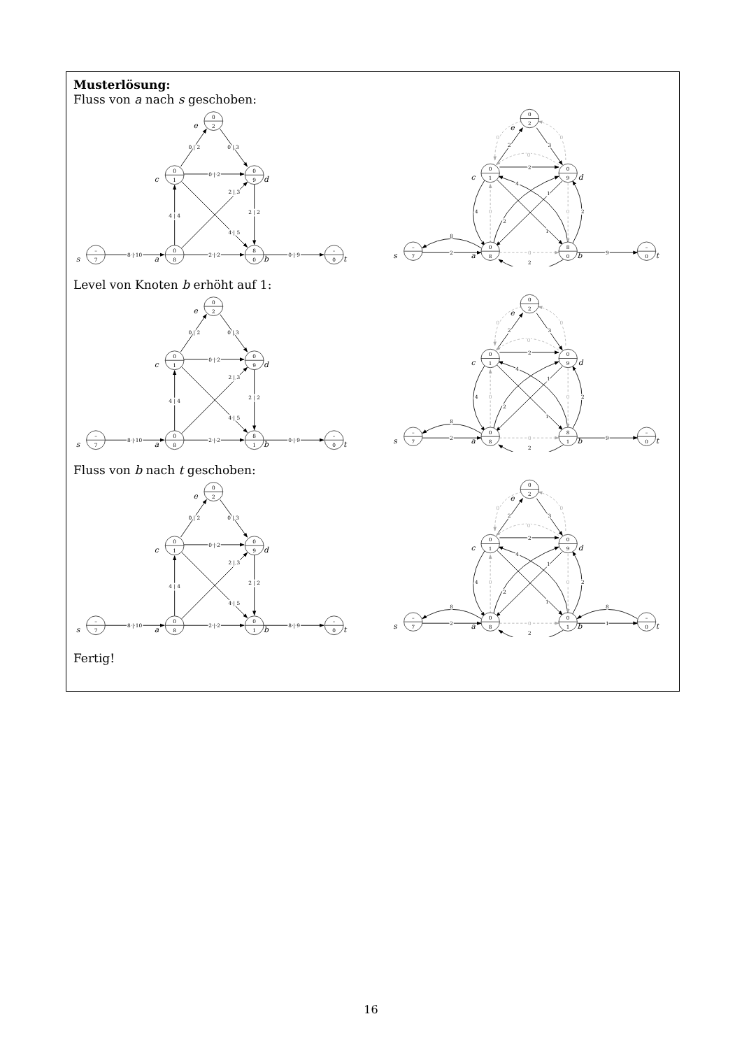Musterlösung:
Fluss von a nach s geschoben:
8 | 10
2 | 2
0 | 9
4 | 4
2 | 3
4 | 5
0 | 2
0 | 2
0 | 3
2 | 2
–
7
0
8
8
0
–
0
0
1
0
9
0
2
s
a
b
t
c
d
e
8
2
2
2
3
4
2
1
4
1
2
2
9
0
0
0
0
0
0
–
7
0
8
8
0
–
0
0
1
0
9
0
2
s
a
b
t
c
d
e
Level von Knoten b erhöht auf 1:
8 | 10
2 | 2
0 | 9
4 | 4
2 | 3
4 | 5
0 | 2
0 | 2
0 | 3
2 | 2
–
7
0
8
8
1
–
0
0
1
0
9
0
2
s
a
b
t
c
d
e
8
2
2
2
3
4
2
1
4
1
2
2
9
0
0
0
0
0
0
–
7
0
8
8
1
–
0
0
1
0
9
0
2
s
a
b
t
c
d
e
Fluss von b nach t geschoben:
8 | 10
2 | 2
8 | 9
4 | 4
2 | 3
4 | 5
0 | 2
0 | 2
0 | 3
2 | 2
–
7
0
8
0
1
–
0
0
1
0
9
0
2
s
a
b
t
c
d
e
8
2
2
2
3
4
2
1
4
1
2
2
8
1
0
0
0
0
0
0
–
7
0
8
0
1
–
0
0
1
0
9
0
2
s
a
b
t
c
d
e
Fertig!
16